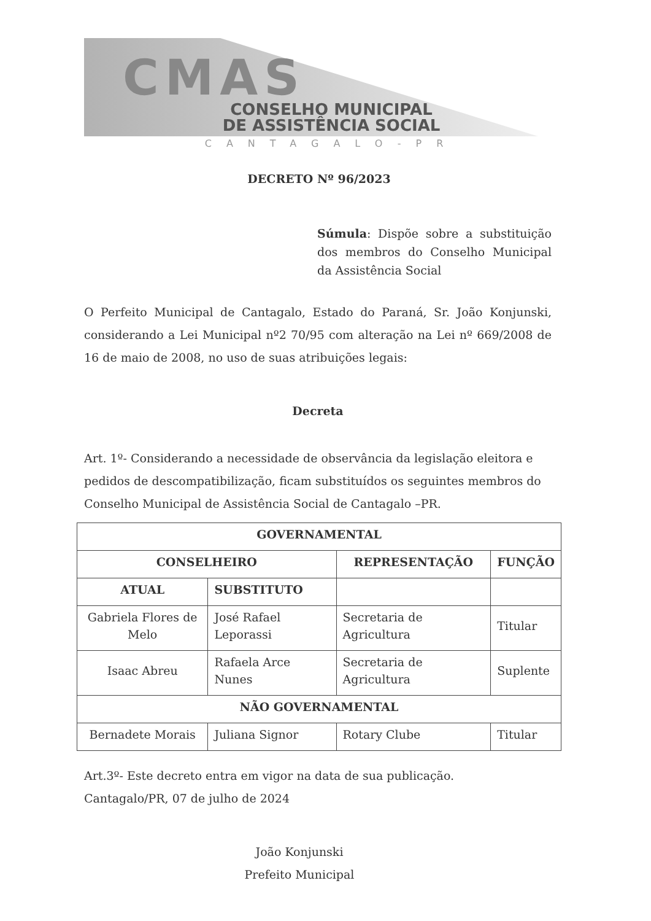CMAS
CONSELHO MUNICIPAL
DE ASSISTÊNCIA SOCIAL
CANTAGALO-PR
DECRETO Nº 96/2023
Súmula: Dispõe sobre a substituição dos membros do Conselho Municipal da Assistência Social
O Perfeito Municipal de Cantagalo, Estado do Paraná, Sr. João Konjunski, considerando a Lei Municipal nº2 70/95 com alteração na Lei nº 669/2008 de 16 de maio de 2008, no uso de suas atribuições legais:
Decreta
Art. 1º- Considerando a necessidade de observância da legislação eleitora e pedidos de descompatibilização, ficam substituídos os seguintes membros do Conselho Municipal de Assistência Social de Cantagalo –PR.
| GOVERNAMENTAL | | | |
| --- | --- | --- | --- |
| CONSELHEIRO | | REPRESENTAÇÃO | FUNÇÃO |
| ATUAL | SUBSTITUTO | | |
| Gabriela Flores de Melo | José Rafael Leporassi | Secretaria de Agricultura | Titular |
| Isaac Abreu | Rafaela Arce Nunes | Secretaria de Agricultura | Suplente |
| NÃO GOVERNAMENTAL | | | |
| Bernadete Morais | Juliana Signor | Rotary Clube | Titular |
Art.3º- Este decreto entra em vigor na data de sua publicação.
Cantagalo/PR, 07 de julho de 2024
João Konjunski
Prefeito Municipal